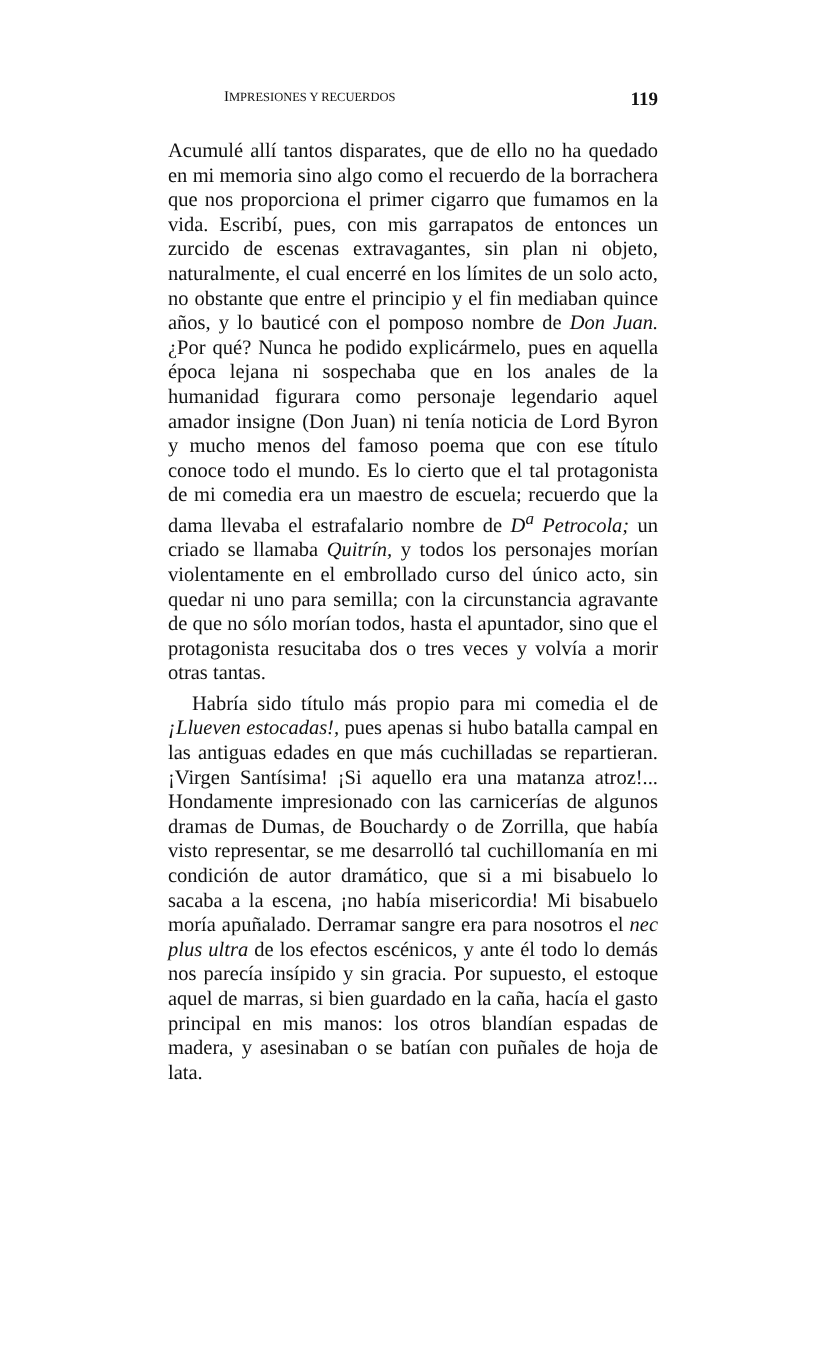IMPRESIONES Y RECUERDOS 119
Acumulé allí tantos disparates, que de ello no ha quedado en mi memoria sino algo como el recuerdo de la borrachera que nos proporciona el primer cigarro que fumamos en la vida. Escribí, pues, con mis garrapatos de entonces un zurcido de escenas extravagantes, sin plan ni objeto, naturalmente, el cual encerré en los límites de un solo acto, no obstante que entre el principio y el fin mediaban quince años, y lo bauticé con el pomposo nombre de Don Juan. ¿Por qué? Nunca he podido explicármelo, pues en aquella época lejana ni sospechaba que en los anales de la humanidad figurara como personaje legendario aquel amador insigne (Don Juan) ni tenía noticia de Lord Byron y mucho menos del famoso poema que con ese título conoce todo el mundo. Es lo cierto que el tal protagonista de mi comedia era un maestro de escuela; recuerdo que la dama llevaba el estrafalario nombre de D<sup>a</sup> Petrocola; un criado se llamaba Quitrín, y todos los personajes morían violentamente en el embrollado curso del único acto, sin quedar ni uno para semilla; con la circunstancia agravante de que no sólo morían todos, hasta el apuntador, sino que el protagonista resucitaba dos o tres veces y volvía a morir otras tantas.
Habría sido título más propio para mi comedia el de ¡Llueven estocadas!, pues apenas si hubo batalla campal en las antiguas edades en que más cuchilladas se repartieran. ¡Virgen Santísima! ¡Si aquello era una matanza atroz!... Hondamente impresionado con las carnicerías de algunos dramas de Dumas, de Bouchardy o de Zorrilla, que había visto representar, se me desarrolló tal cuchillomanía en mi condición de autor dramático, que si a mi bisabuelo lo sacaba a la escena, ¡no había misericordia! Mi bisabuelo moría apuñalado. Derramar sangre era para nosotros el nec plus ultra de los efectos escénicos, y ante él todo lo demás nos parecía insípido y sin gracia. Por supuesto, el estoque aquel de marras, si bien guardado en la caña, hacía el gasto principal en mis manos: los otros blandían espadas de madera, y asesinaban o se batían con puñales de hoja de lata.